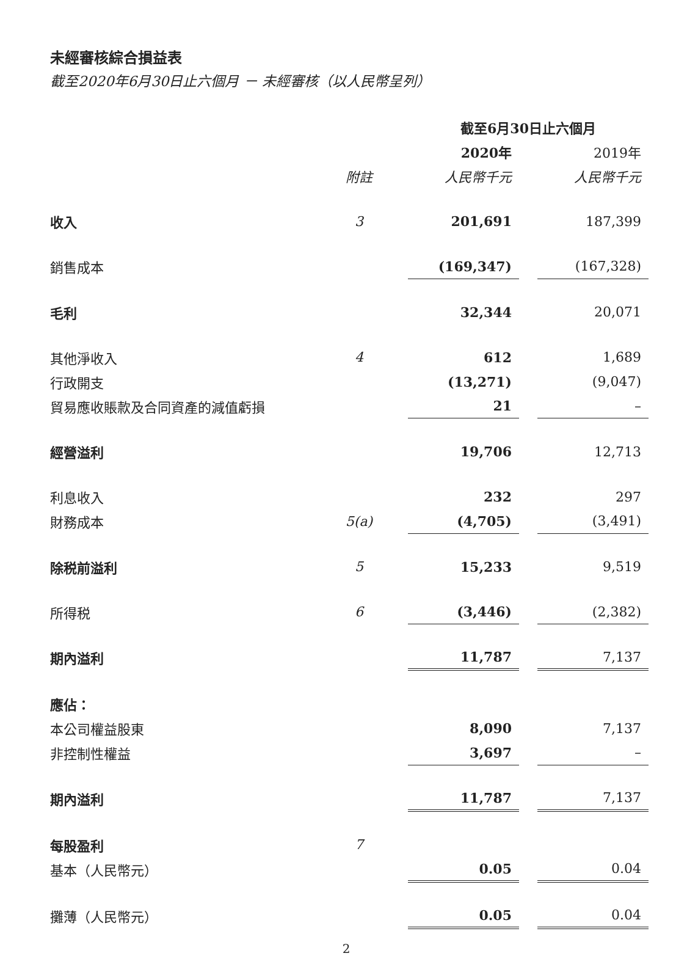未經審核綜合損益表
截至2020年6月30日止六個月 － 未經審核（以人民幣呈列）
| | | 截至6月30日止六個月 | | |
| --- | --- | --- | --- | --- |
| | | 2020年 | | 2019年 |
| | 附註 | 人民幣千元 | | 人民幣千元 |
| 收入 | 3 | 201,691 | | 187,399 |
| 銷售成本 | | (169,347) | | (167,328) |
| 毛利 | | 32,344 | | 20,071 |
| 其他淨收入 | 4 | 612 | | 1,689 |
| 行政開支 | | (13,271) | | (9,047) |
| 貿易應收賬款及合同資產的減值虧損 | | 21 | | – |
| 經營溢利 | | 19,706 | | 12,713 |
| 利息收入 | | 232 | | 297 |
| 財務成本 | 5(a) | (4,705) | | (3,491) |
| 除税前溢利 | 5 | 15,233 | | 9,519 |
| 所得税 | 6 | (3,446) | | (2,382) |
| 期內溢利 | | 11,787 | | 7,137 |
| 應佔： | | | | |
| 本公司權益股東 | | 8,090 | | 7,137 |
| 非控制性權益 | | 3,697 | | – |
| 期內溢利 | | 11,787 | | 7,137 |
| 每股盈利 | 7 | | | |
| 基本（人民幣元） | | 0.05 | | 0.04 |
| 攤薄（人民幣元） | | 0.05 | | 0.04 |
2